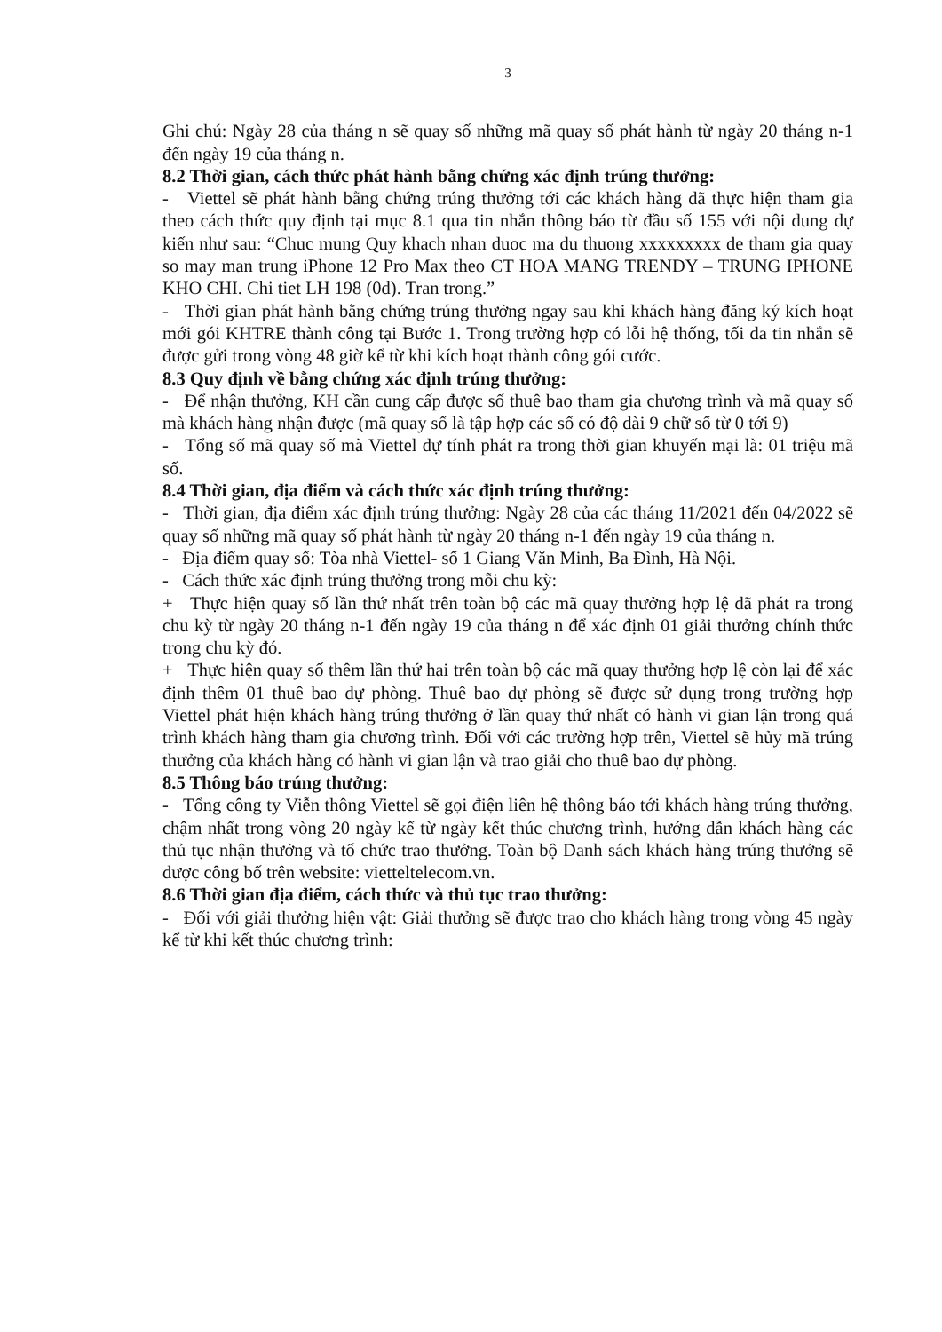3
Ghi chú: Ngày 28 của tháng n sẽ quay số những mã quay số phát hành từ ngày 20 tháng n-1 đến ngày 19 của tháng n.
8.2 Thời gian, cách thức phát hành bằng chứng xác định trúng thưởng:
- Viettel sẽ phát hành bằng chứng trúng thưởng tới các khách hàng đã thực hiện tham gia theo cách thức quy định tại mục 8.1 qua tin nhắn thông báo từ đầu số 155 với nội dung dự kiến như sau: “Chuc mung Quy khach nhan duoc ma du thuong xxxxxxxxx de tham gia quay so may man trung iPhone 12 Pro Max theo CT HOA MANG TRENDY – TRUNG IPHONE KHO CHI. Chi tiet LH 198 (0d). Tran trong.”
- Thời gian phát hành bằng chứng trúng thưởng ngay sau khi khách hàng đăng ký kích hoạt mới gói KHTRE thành công tại Bước 1. Trong trường hợp có lỗi hệ thống, tối đa tin nhắn sẽ được gửi trong vòng 48 giờ kể từ khi kích hoạt thành công gói cước.
8.3 Quy định về bằng chứng xác định trúng thưởng:
- Để nhận thưởng, KH cần cung cấp được số thuê bao tham gia chương trình và mã quay số mà khách hàng nhận được (mã quay số là tập hợp các số có độ dài 9 chữ số từ 0 tới 9)
- Tổng số mã quay số mà Viettel dự tính phát ra trong thời gian khuyến mại là: 01 triệu mã số.
8.4 Thời gian, địa điểm và cách thức xác định trúng thưởng:
- Thời gian, địa điểm xác định trúng thưởng: Ngày 28 của các tháng 11/2021 đến 04/2022 sẽ quay số những mã quay số phát hành từ ngày 20 tháng n-1 đến ngày 19 của tháng n.
- Địa điểm quay số: Tòa nhà Viettel- số 1 Giang Văn Minh, Ba Đình, Hà Nội.
- Cách thức xác định trúng thưởng trong mỗi chu kỳ:
+ Thực hiện quay số lần thứ nhất trên toàn bộ các mã quay thưởng hợp lệ đã phát ra trong chu kỳ từ ngày 20 tháng n-1 đến ngày 19 của tháng n để xác định 01 giải thưởng chính thức trong chu kỳ đó.
+ Thực hiện quay số thêm lần thứ hai trên toàn bộ các mã quay thưởng hợp lệ còn lại để xác định thêm 01 thuê bao dự phòng. Thuê bao dự phòng sẽ được sử dụng trong trường hợp Viettel phát hiện khách hàng trúng thưởng ở lần quay thứ nhất có hành vi gian lận trong quá trình khách hàng tham gia chương trình. Đối với các trường hợp trên, Viettel sẽ hủy mã trúng thưởng của khách hàng có hành vi gian lận và trao giải cho thuê bao dự phòng.
8.5 Thông báo trúng thưởng:
- Tổng công ty Viễn thông Viettel sẽ gọi điện liên hệ thông báo tới khách hàng trúng thưởng, chậm nhất trong vòng 20 ngày kể từ ngày kết thúc chương trình, hướng dẫn khách hàng các thủ tục nhận thưởng và tổ chức trao thưởng. Toàn bộ Danh sách khách hàng trúng thưởng sẽ được công bố trên website: vietteltelecom.vn.
8.6 Thời gian địa điểm, cách thức và thủ tục trao thưởng:
- Đối với giải thưởng hiện vật: Giải thưởng sẽ được trao cho khách hàng trong vòng 45 ngày kể từ khi kết thúc chương trình: